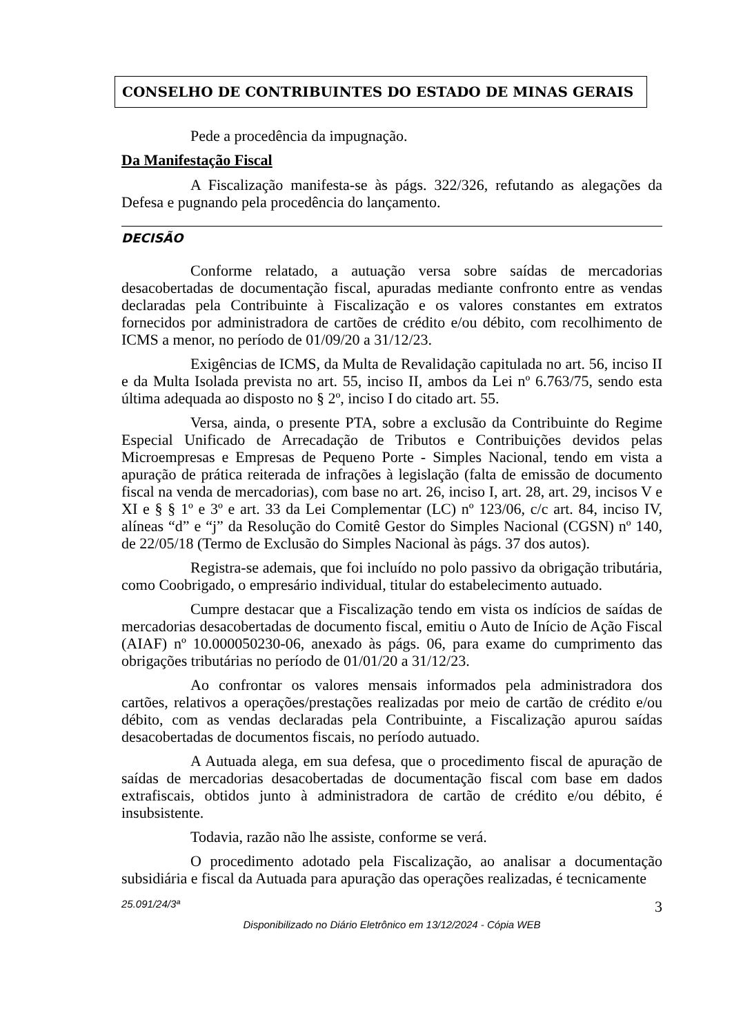CONSELHO DE CONTRIBUINTES DO ESTADO DE MINAS GERAIS
Pede a procedência da impugnação.
Da Manifestação Fiscal
A Fiscalização manifesta-se às págs. 322/326, refutando as alegações da Defesa e pugnando pela procedência do lançamento.
DECISÃO
Conforme relatado, a autuação versa sobre saídas de mercadorias desacobertadas de documentação fiscal, apuradas mediante confronto entre as vendas declaradas pela Contribuinte à Fiscalização e os valores constantes em extratos fornecidos por administradora de cartões de crédito e/ou débito, com recolhimento de ICMS a menor, no período de 01/09/20 a 31/12/23.
Exigências de ICMS, da Multa de Revalidação capitulada no art. 56, inciso II e da Multa Isolada prevista no art. 55, inciso II, ambos da Lei nº 6.763/75, sendo esta última adequada ao disposto no § 2º, inciso I do citado art. 55.
Versa, ainda, o presente PTA, sobre a exclusão da Contribuinte do Regime Especial Unificado de Arrecadação de Tributos e Contribuições devidos pelas Microempresas e Empresas de Pequeno Porte - Simples Nacional, tendo em vista a apuração de prática reiterada de infrações à legislação (falta de emissão de documento fiscal na venda de mercadorias), com base no art. 26, inciso I, art. 28, art. 29, incisos V e XI e § § 1º e 3º e art. 33 da Lei Complementar (LC) nº 123/06, c/c art. 84, inciso IV, alíneas “d” e “j” da Resolução do Comitê Gestor do Simples Nacional (CGSN) nº 140, de 22/05/18 (Termo de Exclusão do Simples Nacional às págs. 37 dos autos).
Registra-se ademais, que foi incluído no polo passivo da obrigação tributária, como Coobrigado, o empresário individual, titular do estabelecimento autuado.
Cumpre destacar que a Fiscalização tendo em vista os indícios de saídas de mercadorias desacobertadas de documento fiscal, emitiu o Auto de Início de Ação Fiscal (AIAF) nº 10.000050230-06, anexado às págs. 06, para exame do cumprimento das obrigações tributárias no período de 01/01/20 a 31/12/23.
Ao confrontar os valores mensais informados pela administradora dos cartões, relativos a operações/prestações realizadas por meio de cartão de crédito e/ou débito, com as vendas declaradas pela Contribuinte, a Fiscalização apurou saídas desacobertadas de documentos fiscais, no período autuado.
A Autuada alega, em sua defesa, que o procedimento fiscal de apuração de saídas de mercadorias desacobertadas de documentação fiscal com base em dados extrafiscais, obtidos junto à administradora de cartão de crédito e/ou débito, é insubsistente.
Todavia, razão não lhe assiste, conforme se verá.
O procedimento adotado pela Fiscalização, ao analisar a documentação subsidiária e fiscal da Autuada para apuração das operações realizadas, é tecnicamente
25.091/24/3ª 3
Disponibilizado no Diário Eletrônico em 13/12/2024 - Cópia WEB